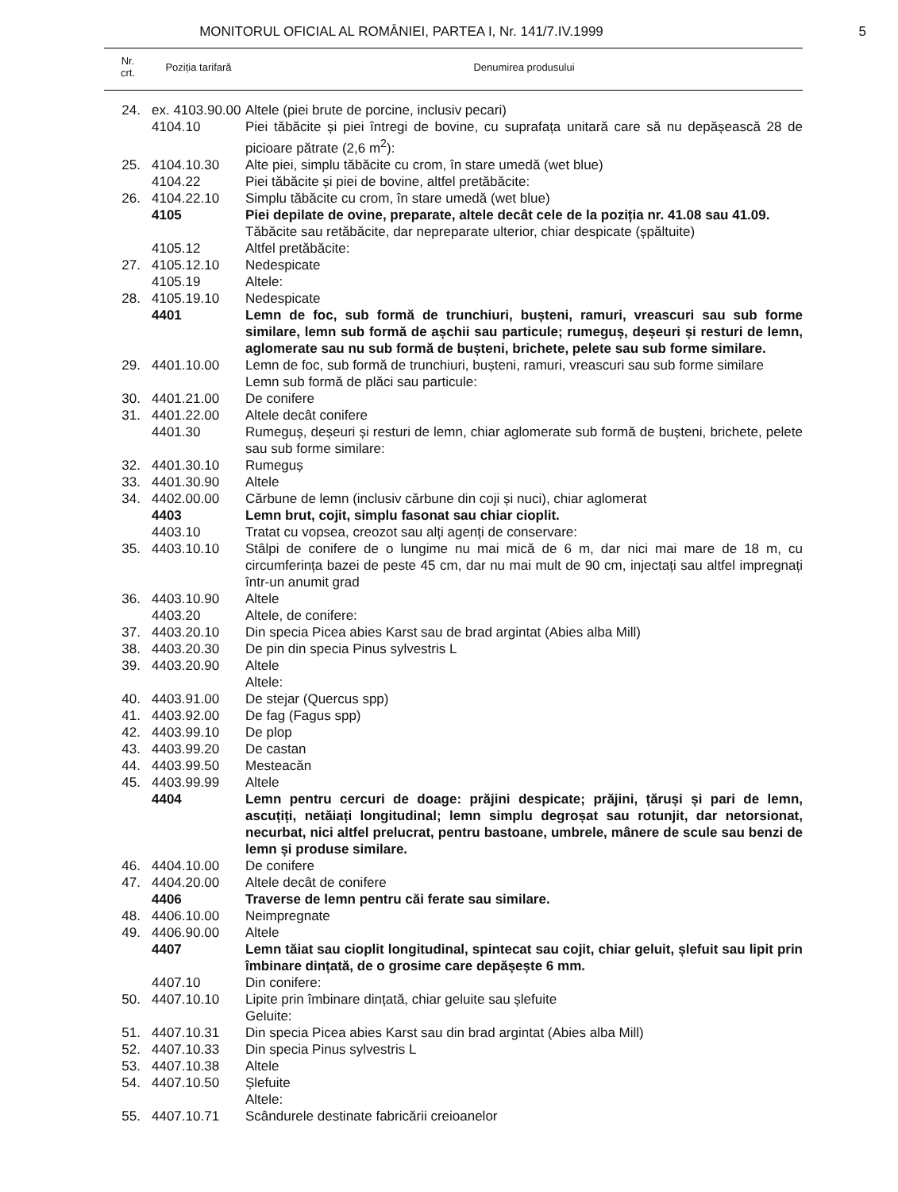MONITORUL OFICIAL AL ROMÂNIEI, PARTEA I, Nr. 141/7.IV.1999
5
| Nr. crt. | Poziția tarifară | Denumirea produsului |
| --- | --- | --- |
| 24. | ex. 4103.90.00 | Altele (piei brute de porcine, inclusiv pecari) |
| | 4104.10 | Piei tăbăcite și piei întregi de bovine, cu suprafața unitară care să nu depășească 28 de picioare pătrate (2,6 m<sup>2</sup>): |
| 25. | 4104.10.30 | Alte piei, simplu tăbăcite cu crom, în stare umedă (wet blue) |
| | 4104.22 | Piei tăbăcite și piei de bovine, altfel pretăbăcite: |
| 26. | 4104.22.10 | Simplu tăbăcite cu crom, în stare umedă (wet blue) |
| | 4105 | Piei depilate de ovine, preparate, altele decât cele de la poziția nr. 41.08 sau 41.09. |
| | | Tăbăcite sau retăbăcite, dar nepreparate ulterior, chiar despicate (șpăltuite) |
| | 4105.12 | Altfel pretăbăcite: |
| 27. | 4105.12.10 | Nedespicate |
| | 4105.19 | Altele: |
| 28. | 4105.19.10 | Nedespicate |
| | 4401 | Lemn de foc, sub formă de trunchiuri, bușteni, ramuri, vreascuri sau sub forme similare, lemn sub formă de așchii sau particule; rumeguș, deșeuri și resturi de lemn, aglomerate sau nu sub formă de bușteni, brichete, pelete sau sub forme similare. |
| 29. | 4401.10.00 | Lemn de foc, sub formă de trunchiuri, bușteni, ramuri, vreascuri sau sub forme similare |
| | | Lemn sub formă de plăci sau particule: |
| 30. | 4401.21.00 | De conifere |
| 31. | 4401.22.00 | Altele decât conifere |
| | 4401.30 | Rumeguș, deșeuri și resturi de lemn, chiar aglomerate sub formă de bușteni, brichete, pelete sau sub forme similare: |
| 32. | 4401.30.10 | Rumeguș |
| 33. | 4401.30.90 | Altele |
| 34. | 4402.00.00 | Cărbune de lemn (inclusiv cărbune din coji și nuci), chiar aglomerat |
| | 4403 | Lemn brut, cojit, simplu fasonat sau chiar cioplit. |
| | 4403.10 | Tratat cu vopsea, creozot sau alți agenți de conservare: |
| 35. | 4403.10.10 | Stâlpi de conifere de o lungime nu mai mică de 6 m, dar nici mai mare de 18 m, cu circumferința bazei de peste 45 cm, dar nu mai mult de 90 cm, injectați sau altfel impregnați într-un anumit grad |
| 36. | 4403.10.90 | Altele |
| | 4403.20 | Altele, de conifere: |
| 37. | 4403.20.10 | Din specia Picea abies Karst sau de brad argintat (Abies alba Mill) |
| 38. | 4403.20.30 | De pin din specia Pinus sylvestris L |
| 39. | 4403.20.90 | Altele |
| | | Altele: |
| 40. | 4403.91.00 | De stejar (Quercus spp) |
| 41. | 4403.92.00 | De fag (Fagus spp) |
| 42. | 4403.99.10 | De plop |
| 43. | 4403.99.20 | De castan |
| 44. | 4403.99.50 | Mesteacăn |
| 45. | 4403.99.99 | Altele |
| | 4404 | Lemn pentru cercuri de doage: prăjini despicate; prăjini, țăruși și pari de lemn, ascuțiți, netăiați longitudinal; lemn simplu degroșat sau rotunjit, dar netorsionat, necurbat, nici altfel prelucrat, pentru bastoane, umbrele, mânere de scule sau benzi de lemn și produse similare. |
| 46. | 4404.10.00 | De conifere |
| 47. | 4404.20.00 | Altele decât de conifere |
| | 4406 | Traverse de lemn pentru căi ferate sau similare. |
| 48. | 4406.10.00 | Neimpregnate |
| 49. | 4406.90.00 | Altele |
| | 4407 | Lemn tăiat sau cioplit longitudinal, spintecat sau cojit, chiar geluit, șlefuit sau lipit prin îmbinare dințată, de o grosime care depășește 6 mm. |
| | 4407.10 | Din conifere: |
| 50. | 4407.10.10 | Lipite prin îmbinare dințată, chiar geluite sau șlefuite |
| | | Geluite: |
| 51. | 4407.10.31 | Din specia Picea abies Karst sau din brad argintat (Abies alba Mill) |
| 52. | 4407.10.33 | Din specia Pinus sylvestris L |
| 53. | 4407.10.38 | Altele |
| 54. | 4407.10.50 | Șlefuite |
| | | Altele: |
| 55. | 4407.10.71 | Scândurele destinate fabricării creioanelor |